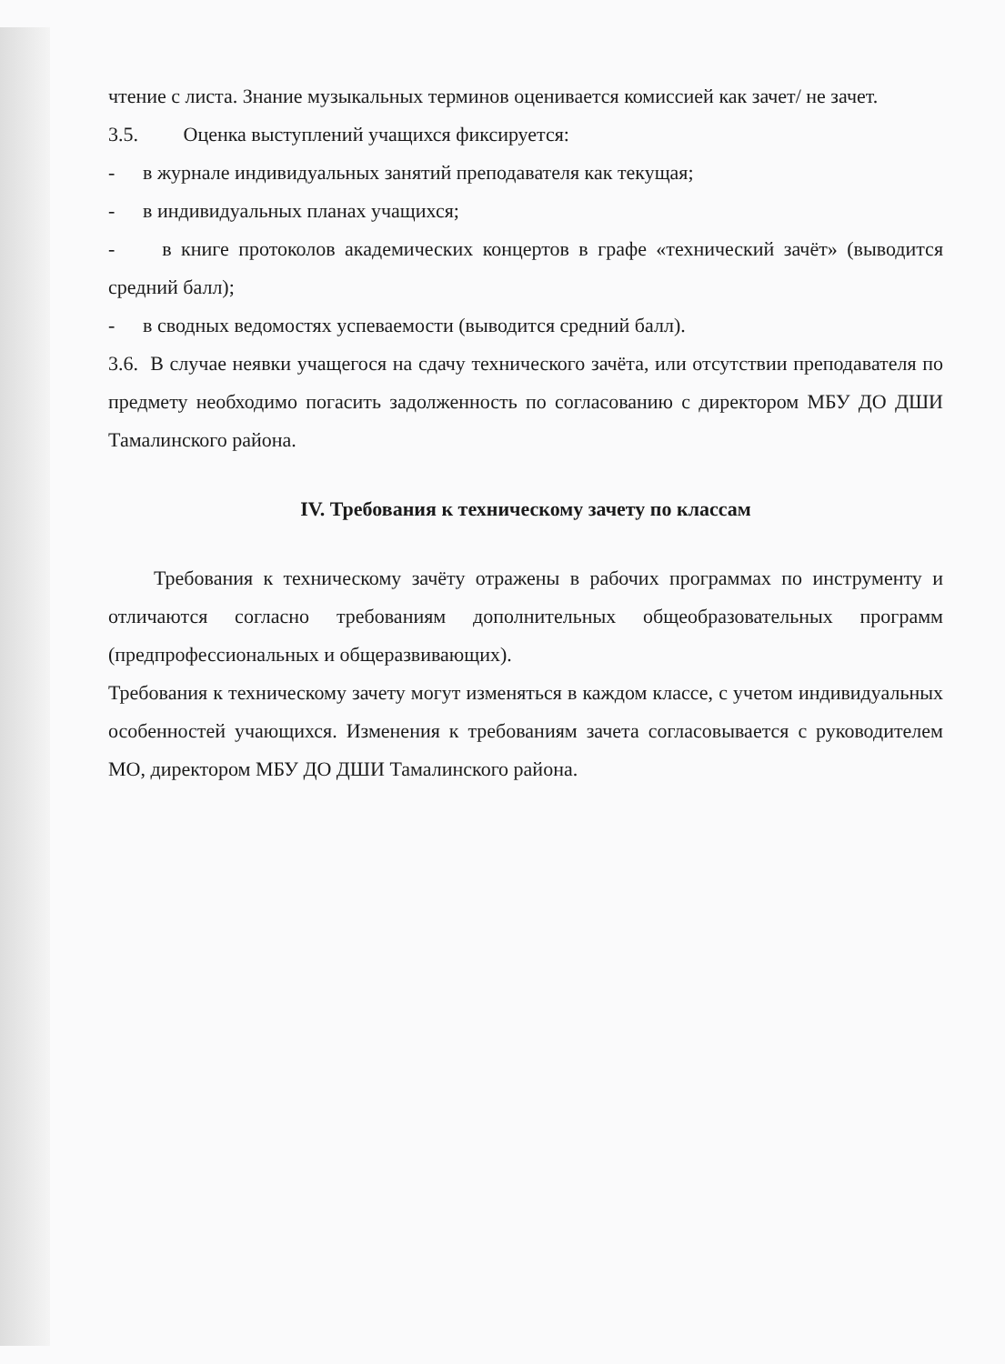чтение с листа. Знание музыкальных терминов оценивается комиссией как зачет/ не зачет.
3.5. Оценка выступлений учащихся фиксируется:
- в журнале индивидуальных занятий преподавателя как текущая;
- в индивидуальных планах учащихся;
- в книге протоколов академических концертов в графе «технический зачёт» (выводится средний балл);
- в сводных ведомостях успеваемости (выводится средний балл).
3.6. В случае неявки учащегося на сдачу технического зачёта, или отсутствии преподавателя по предмету необходимо погасить задолженность по согласованию с директором МБУ ДО ДШИ Тамалинского района.
IV. Требования к техническому зачету по классам
Требования к техническому зачёту отражены в рабочих программах по инструменту и отличаются согласно требованиям дополнительных общеобразовательных программ (предпрофессиональных и общеразвивающих).
Требования к техническому зачету могут изменяться в каждом классе, с учетом индивидуальных особенностей учающихся. Изменения к требованиям зачета согласовывается с руководителем МО, директором МБУ ДО ДШИ Тамалинского района.